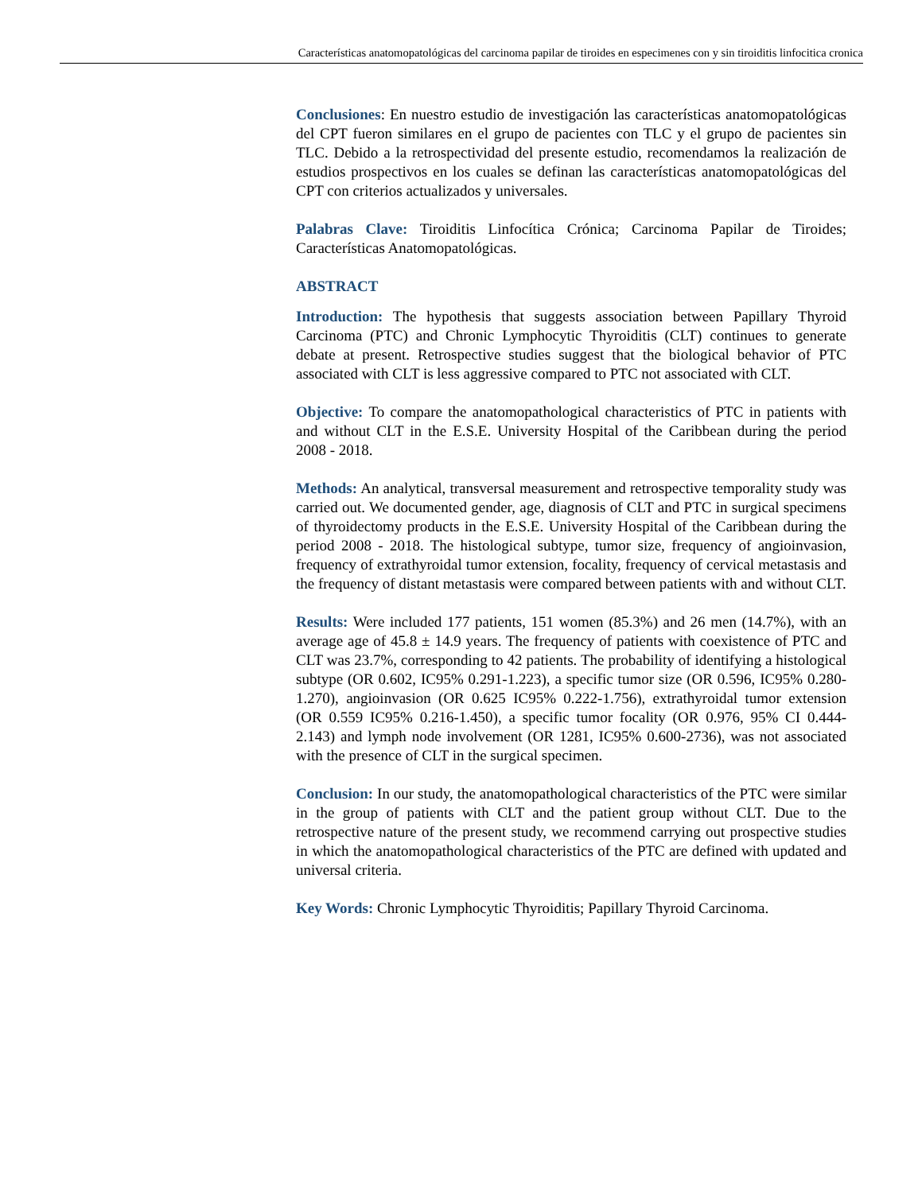Características anatomopatológicas del carcinoma papilar de tiroides en especimenes con y sin tiroiditis linfocitica cronica
Conclusiones: En nuestro estudio de investigación las características anatomopatológicas del CPT fueron similares en el grupo de pacientes con TLC y el grupo de pacientes sin TLC. Debido a la retrospectividad del presente estudio, recomendamos la realización de estudios prospectivos en los cuales se definan las características anatomopatológicas del CPT con criterios actualizados y universales.
Palabras Clave: Tiroiditis Linfocítica Crónica; Carcinoma Papilar de Tiroides; Características Anatomopatológicas.
ABSTRACT
Introduction: The hypothesis that suggests association between Papillary Thyroid Carcinoma (PTC) and Chronic Lymphocytic Thyroiditis (CLT) continues to generate debate at present. Retrospective studies suggest that the biological behavior of PTC associated with CLT is less aggressive compared to PTC not associated with CLT.
Objective: To compare the anatomopathological characteristics of PTC in patients with and without CLT in the E.S.E. University Hospital of the Caribbean during the period 2008 - 2018.
Methods: An analytical, transversal measurement and retrospective temporality study was carried out. We documented gender, age, diagnosis of CLT and PTC in surgical specimens of thyroidectomy products in the E.S.E. University Hospital of the Caribbean during the period 2008 - 2018. The histological subtype, tumor size, frequency of angioinvasion, frequency of extrathyroidal tumor extension, focality, frequency of cervical metastasis and the frequency of distant metastasis were compared between patients with and without CLT.
Results: Were included 177 patients, 151 women (85.3%) and 26 men (14.7%), with an average age of 45.8 ± 14.9 years. The frequency of patients with coexistence of PTC and CLT was 23.7%, corresponding to 42 patients. The probability of identifying a histological subtype (OR 0.602, IC95% 0.291-1.223), a specific tumor size (OR 0.596, IC95% 0.280-1.270), angioinvasion (OR 0.625 IC95% 0.222-1.756), extrathyroidal tumor extension (OR 0.559 IC95% 0.216-1.450), a specific tumor focality (OR 0.976, 95% CI 0.444-2.143) and lymph node involvement (OR 1281, IC95% 0.600-2736), was not associated with the presence of CLT in the surgical specimen.
Conclusion: In our study, the anatomopathological characteristics of the PTC were similar in the group of patients with CLT and the patient group without CLT. Due to the retrospective nature of the present study, we recommend carrying out prospective studies in which the anatomopathological characteristics of the PTC are defined with updated and universal criteria.
Key Words: Chronic Lymphocytic Thyroiditis; Papillary Thyroid Carcinoma.